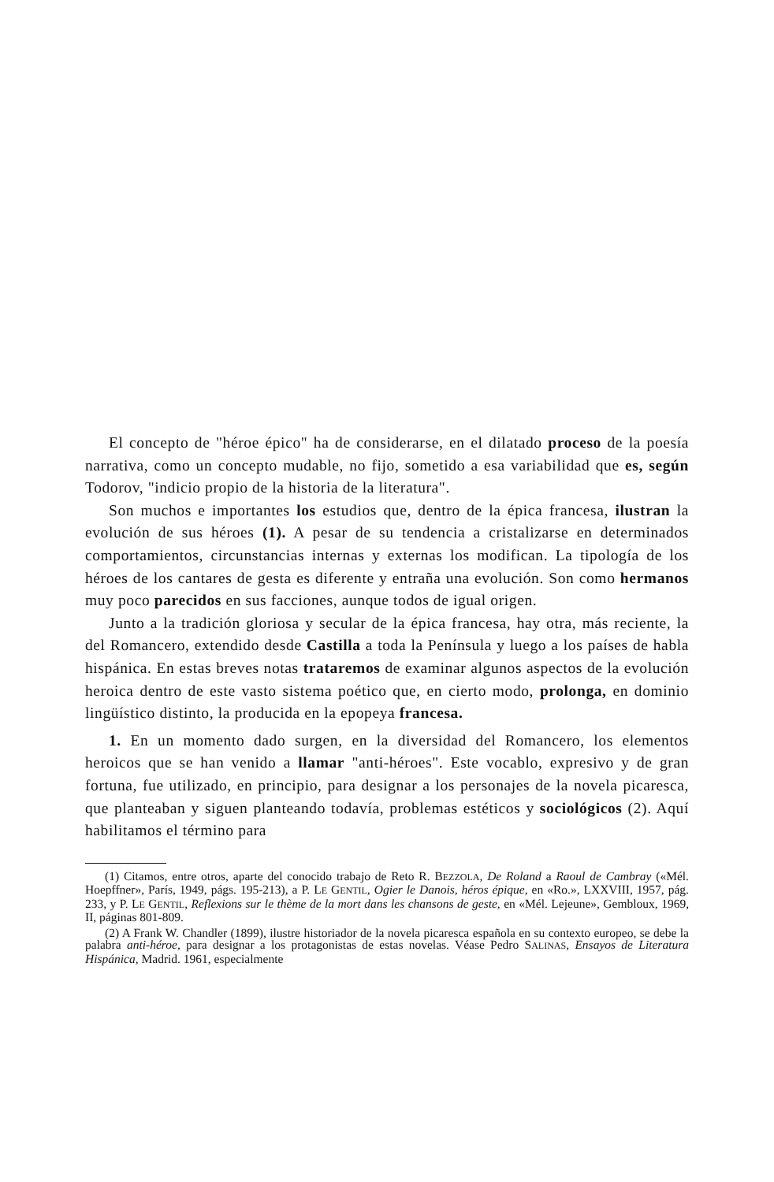El concepto de "héroe épico" ha de considerarse, en el dilatado proceso de la poesía narrativa, como un concepto mudable, no fijo, sometido a esa variabilidad que es, según Todorov, "indicio propio de la historia de la literatura".
Son muchos e importantes los estudios que, dentro de la épica francesa, ilustran la evolución de sus héroes (1). A pesar de su tendencia a cristalizarse en determinados comportamientos, circunstancias internas y externas los modifican. La tipología de los héroes de los cantares de gesta es diferente y entraña una evolución. Son como hermanos muy poco parecidos en sus facciones, aunque todos de igual origen.
Junto a la tradición gloriosa y secular de la épica francesa, hay otra, más reciente, la del Romancero, extendido desde Castilla a toda la Península y luego a los países de habla hispánica. En estas breves notas trataremos de examinar algunos aspectos de la evolución heroica dentro de este vasto sistema poético que, en cierto modo, prolonga, en dominio lingüístico distinto, la producida en la epopeya francesa.
1. En un momento dado surgen, en la diversidad del Romancero, los elementos heroicos que se han venido a llamar "anti-héroes". Este vocablo, expresivo y de gran fortuna, fue utilizado, en principio, para designar a los personajes de la novela picaresca, que planteaban y siguen planteando todavía, problemas estéticos y sociológicos (2). Aquí habilitamos el término para
(1) Citamos, entre otros, aparte del conocido trabajo de Reto R. BEZZOLA, De Roland a Raoul de Cambray («Mél. Hoepffner», París, 1949, págs. 195-213), a P. LE GENTIL, Ogier le Danois, héros épique, en «Ro.», LXXVIII, 1957, pág. 233, y P. LE GENTIL, Reflexions sur le thème de la mort dans les chansons de geste, en «Mél. Lejeune», Gembloux, 1969, II, páginas 801-809.
(2) A Frank W. Chandler (1899), ilustre historiador de la novela picaresca española en su contexto europeo, se debe la palabra anti-héroe, para designar a los protagonistas de estas novelas. Véase Pedro SALINAS, Ensayos de Literatura Hispánica, Madrid. 1961, especialmente